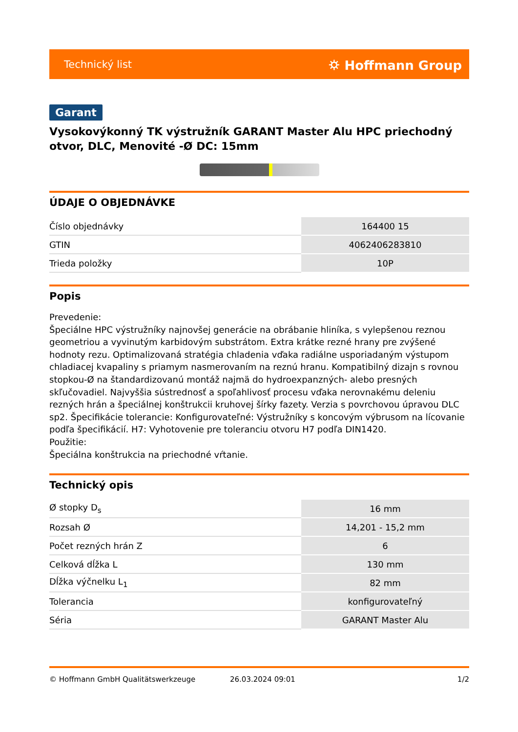Technický list ⛭ Hoffmann Group
Garant
Vysokovýkonný TK výstružník GARANT Master Alu HPC priechodný otvor, DLC, Menovité -Ø DC: 15mm
ÚDAJE O OBJEDNÁVKE
| Číslo objednávky | 164400 15 |
| GTIN | 4062406283810 |
| Trieda položky | 10P |
Popis
Prevedenie:
Špeciálne HPC výstružníky najnovšej generácie na obrábanie hliníka, s vylepšenou reznou geometriou a vyvinutým karbidovým substrátom. Extra krátke rezné hrany pre zvýšené hodnoty rezu. Optimalizovaná stratégia chladenia vďaka radiálne usporiadaným výstupom chladiacej kvapaliny s priamym nasmerovaním na reznú hranu. Kompatibilný dizajn s rovnou stopkou-Ø na štandardizovanú montáž najmä do hydroexpanzných- alebo presných skľučovadiel. Najvyššia sústrednosť a spoľahlivosť procesu vďaka nerovnakému deleniu rezných hrán a špeciálnej konštrukcii kruhovej šírky fazety. Verzia s povrchovou úpravou DLC sp2. Špecifikácie tolerancie: Konfigurovateľné: Výstružníky s koncovým výbrusom na lícovanie podľa špecifikácií. H7: Vyhotovenie pre toleranciu otvoru H7 podľa DIN1420.
Použitie:
Špeciálna konštrukcia na priechodné vŕtanie.
Technický opis
| Ø stopky D<sub>s</sub> | 16 mm |
| Rozsah Ø | 14,201 - 15,2 mm |
| Počet rezných hrán Z | 6 |
| Celková dĺžka L | 130 mm |
| Dĺžka výčnelku L<sub>1</sub> | 82 mm |
| Tolerancia | konfigurovateľný |
| Séria | GARANT Master Alu |
© Hoffmann GmbH Qualitätswerkzeuge 26.03.2024 09:01 1/2